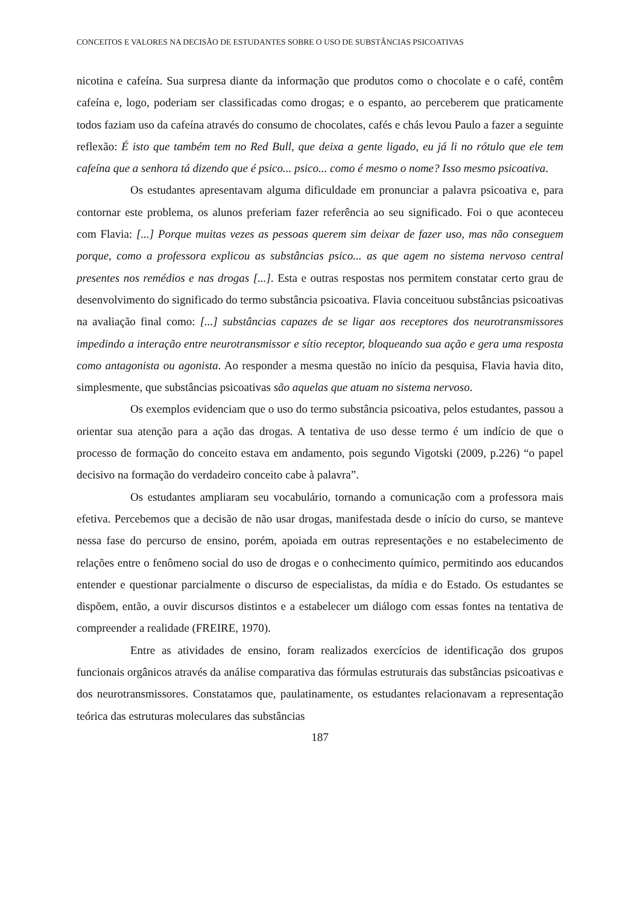CONCEITOS E VALORES NA DECISÃO DE ESTUDANTES SOBRE O USO DE SUBSTÂNCIAS PSICOATIVAS
nicotina e cafeína. Sua surpresa diante da informação que produtos como o chocolate e o café, contêm cafeína e, logo, poderiam ser classificadas como drogas; e o espanto, ao perceberem que praticamente todos faziam uso da cafeína através do consumo de chocolates, cafés e chás levou Paulo a fazer a seguinte reflexão: É isto que também tem no Red Bull, que deixa a gente ligado, eu já li no rótulo que ele tem cafeína que a senhora tá dizendo que é psico... psico... como é mesmo o nome? Isso mesmo psicoativa.
Os estudantes apresentavam alguma dificuldade em pronunciar a palavra psicoativa e, para contornar este problema, os alunos preferiam fazer referência ao seu significado. Foi o que aconteceu com Flavia: [...] Porque muitas vezes as pessoas querem sim deixar de fazer uso, mas não conseguem porque, como a professora explicou as substâncias psico... as que agem no sistema nervoso central presentes nos remédios e nas drogas [...]. Esta e outras respostas nos permitem constatar certo grau de desenvolvimento do significado do termo substância psicoativa. Flavia conceituou substâncias psicoativas na avaliação final como: [...] substâncias capazes de se ligar aos receptores dos neurotransmissores impedindo a interação entre neurotransmissor e sítio receptor, bloqueando sua ação e gera uma resposta como antagonista ou agonista. Ao responder a mesma questão no início da pesquisa, Flavia havia dito, simplesmente, que substâncias psicoativas são aquelas que atuam no sistema nervoso.
Os exemplos evidenciam que o uso do termo substância psicoativa, pelos estudantes, passou a orientar sua atenção para a ação das drogas. A tentativa de uso desse termo é um indício de que o processo de formação do conceito estava em andamento, pois segundo Vigotski (2009, p.226) “o papel decisivo na formação do verdadeiro conceito cabe à palavra”.
Os estudantes ampliaram seu vocabulário, tornando a comunicação com a professora mais efetiva. Percebemos que a decisão de não usar drogas, manifestada desde o início do curso, se manteve nessa fase do percurso de ensino, porém, apoiada em outras representações e no estabelecimento de relações entre o fenômeno social do uso de drogas e o conhecimento químico, permitindo aos educandos entender e questionar parcialmente o discurso de especialistas, da mídia e do Estado. Os estudantes se dispõem, então, a ouvir discursos distintos e a estabelecer um diálogo com essas fontes na tentativa de compreender a realidade (FREIRE, 1970).
Entre as atividades de ensino, foram realizados exercícios de identificação dos grupos funcionais orgânicos através da análise comparativa das fórmulas estruturais das substâncias psicoativas e dos neurotransmissores. Constatamos que, paulatinamente, os estudantes relacionavam a representação teórica das estruturas moleculares das substâncias
187